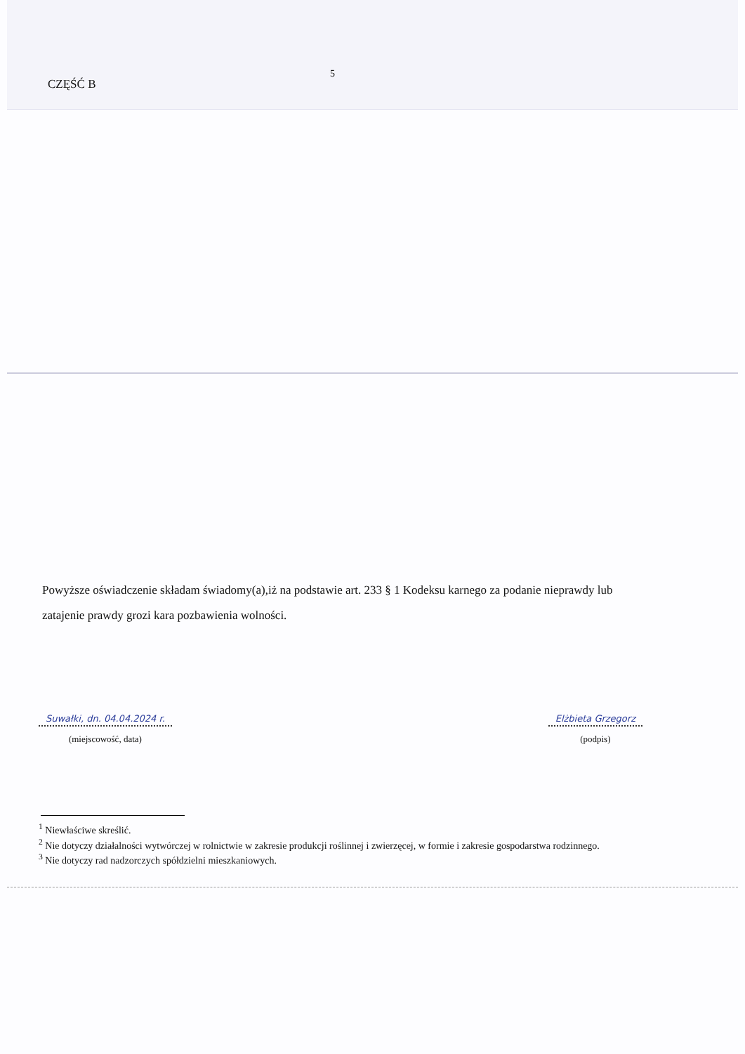5
CZĘŚĆ B
Powyższe oświadczenie składam świadomy(a),iż na podstawie art. 233 § 1 Kodeksu karnego za podanie nieprawdy lub zatajenie prawdy grozi kara pozbawienia wolności.
Suwałki, dn. 04.04.2024 r.
(miejscowość, data)
Elżbieta Grzegorz
(podpis)
<sup>1</sup> Niewłaściwe skreślić.
<sup>2</sup> Nie dotyczy działalności wytwórczej w rolnictwie w zakresie produkcji roślinnej i zwierzęcej, w formie i zakresie gospodarstwa rodzinnego.
<sup>3</sup> Nie dotyczy rad nadzorczych spółdzielni mieszkaniowych.